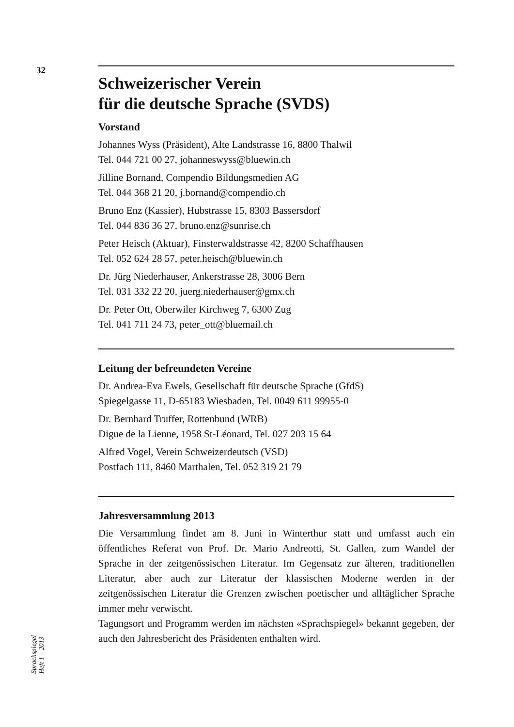32
Sprachspiegel
Heft 1 – 2013
Schweizerischer Verein
für die deutsche Sprache (SVDS)
Vorstand
Johannes Wyss (Präsident), Alte Landstrasse 16, 8800 Thalwil
Tel. 044 721 00 27, johanneswyss@bluewin.ch
Jilline Bornand, Compendio Bildungsmedien AG
Tel. 044 368 21 20, j.bornand@compendio.ch
Bruno Enz (Kassier), Hubstrasse 15, 8303 Bassersdorf
Tel. 044 836 36 27, bruno.enz@sunrise.ch
Peter Heisch (Aktuar), Finsterwaldstrasse 42, 8200 Schaffhausen
Tel. 052 624 28 57, peter.heisch@bluewin.ch
Dr. Jürg Niederhauser, Ankerstrasse 28, 3006 Bern
Tel. 031 332 22 20, juerg.niederhauser@gmx.ch
Dr. Peter Ott, Oberwiler Kirchweg 7, 6300 Zug
Tel. 041 711 24 73, peter_ott@bluemail.ch
Leitung der befreundeten Vereine
Dr. Andrea-Eva Ewels, Gesellschaft für deutsche Sprache (GfdS)
Spiegelgasse 11, D-65183 Wiesbaden, Tel. 0049 611 99955-0
Dr. Bernhard Truffer, Rottenbund (WRB)
Digue de la Lienne, 1958 St-Léonard, Tel. 027 203 15 64
Alfred Vogel, Verein Schweizerdeutsch (VSD)
Postfach 111, 8460 Marthalen, Tel. 052 319 21 79
Jahresversammlung 2013
Die Versammlung findet am 8. Juni in Winterthur statt und umfasst auch ein öffentliches Referat von Prof. Dr. Mario Andreotti, St. Gallen, zum Wandel der Sprache in der zeitgenössischen Literatur. Im Gegensatz zur älteren, traditionellen Literatur, aber auch zur Literatur der klassischen Moderne werden in der zeitgenössischen Literatur die Grenzen zwischen poetischer und alltäglicher Sprache immer mehr verwischt.
Tagungsort und Programm werden im nächsten «Sprachspiegel» bekannt gegeben, der auch den Jahresbericht des Präsidenten enthalten wird.